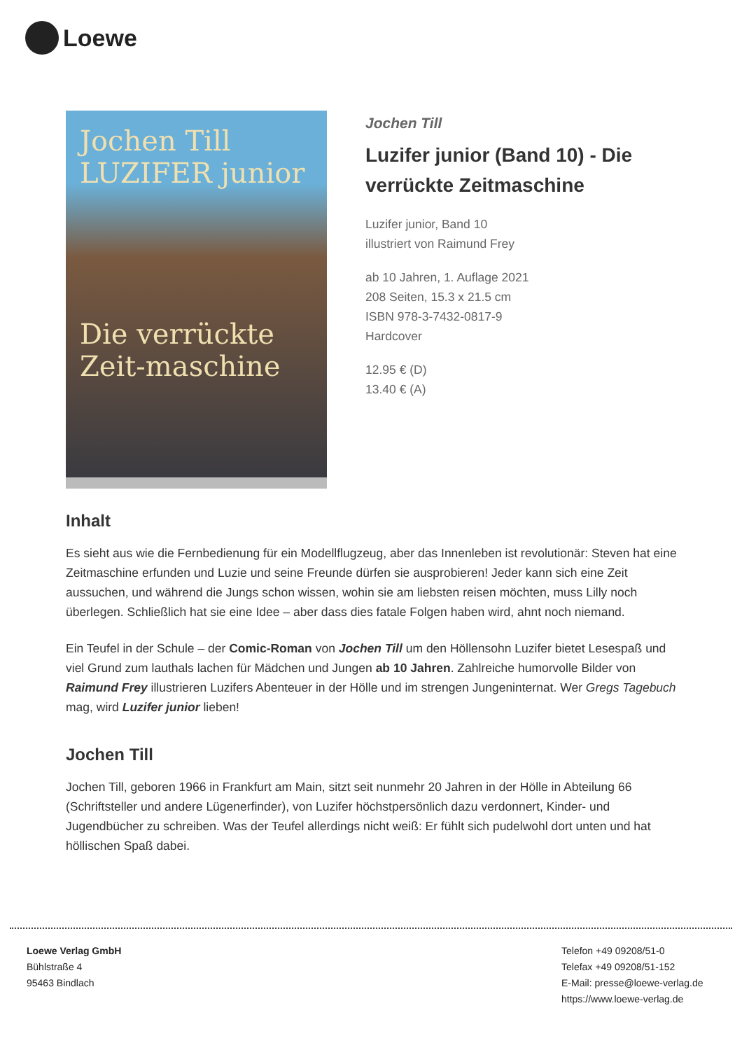Loewe
Jochen Till
LUZIFER junior
Die verrückte Zeit-maschine
Jochen Till
Luzifer junior (Band 10) - Die verrückte Zeitmaschine
Luzifer junior, Band 10
illustriert von Raimund Frey
ab 10 Jahren, 1. Auflage 2021
208 Seiten, 15.3 x 21.5 cm
ISBN 978-3-7432-0817-9
Hardcover
12.95 € (D)
13.40 € (A)
Inhalt
Es sieht aus wie die Fernbedienung für ein Modellflugzeug, aber das Innenleben ist revolutionär: Steven hat eine Zeitmaschine erfunden und Luzie und seine Freunde dürfen sie ausprobieren! Jeder kann sich eine Zeit aussuchen, und während die Jungs schon wissen, wohin sie am liebsten reisen möchten, muss Lilly noch überlegen. Schließlich hat sie eine Idee – aber dass dies fatale Folgen haben wird, ahnt noch niemand.
Ein Teufel in der Schule – der Comic-Roman von Jochen Till um den Höllensohn Luzifer bietet Lesespaß und viel Grund zum lauthals lachen für Mädchen und Jungen ab 10 Jahren. Zahlreiche humorvolle Bilder von Raimund Frey illustrieren Luzifers Abenteuer in der Hölle und im strengen Jungeninternat. Wer Gregs Tagebuch mag, wird Luzifer junior lieben!
Jochen Till
Jochen Till, geboren 1966 in Frankfurt am Main, sitzt seit nunmehr 20 Jahren in der Hölle in Abteilung 66 (Schriftsteller und andere Lügenerfinder), von Luzifer höchstpersönlich dazu verdonnert, Kinder- und Jugendbücher zu schreiben. Was der Teufel allerdings nicht weiß: Er fühlt sich pudelwohl dort unten und hat höllischen Spaß dabei.
Loewe Verlag GmbH
Bühlstraße 4
95463 Bindlach
Telefon +49 09208/51-0
Telefax +49 09208/51-152
E-Mail: presse@loewe-verlag.de
https://www.loewe-verlag.de